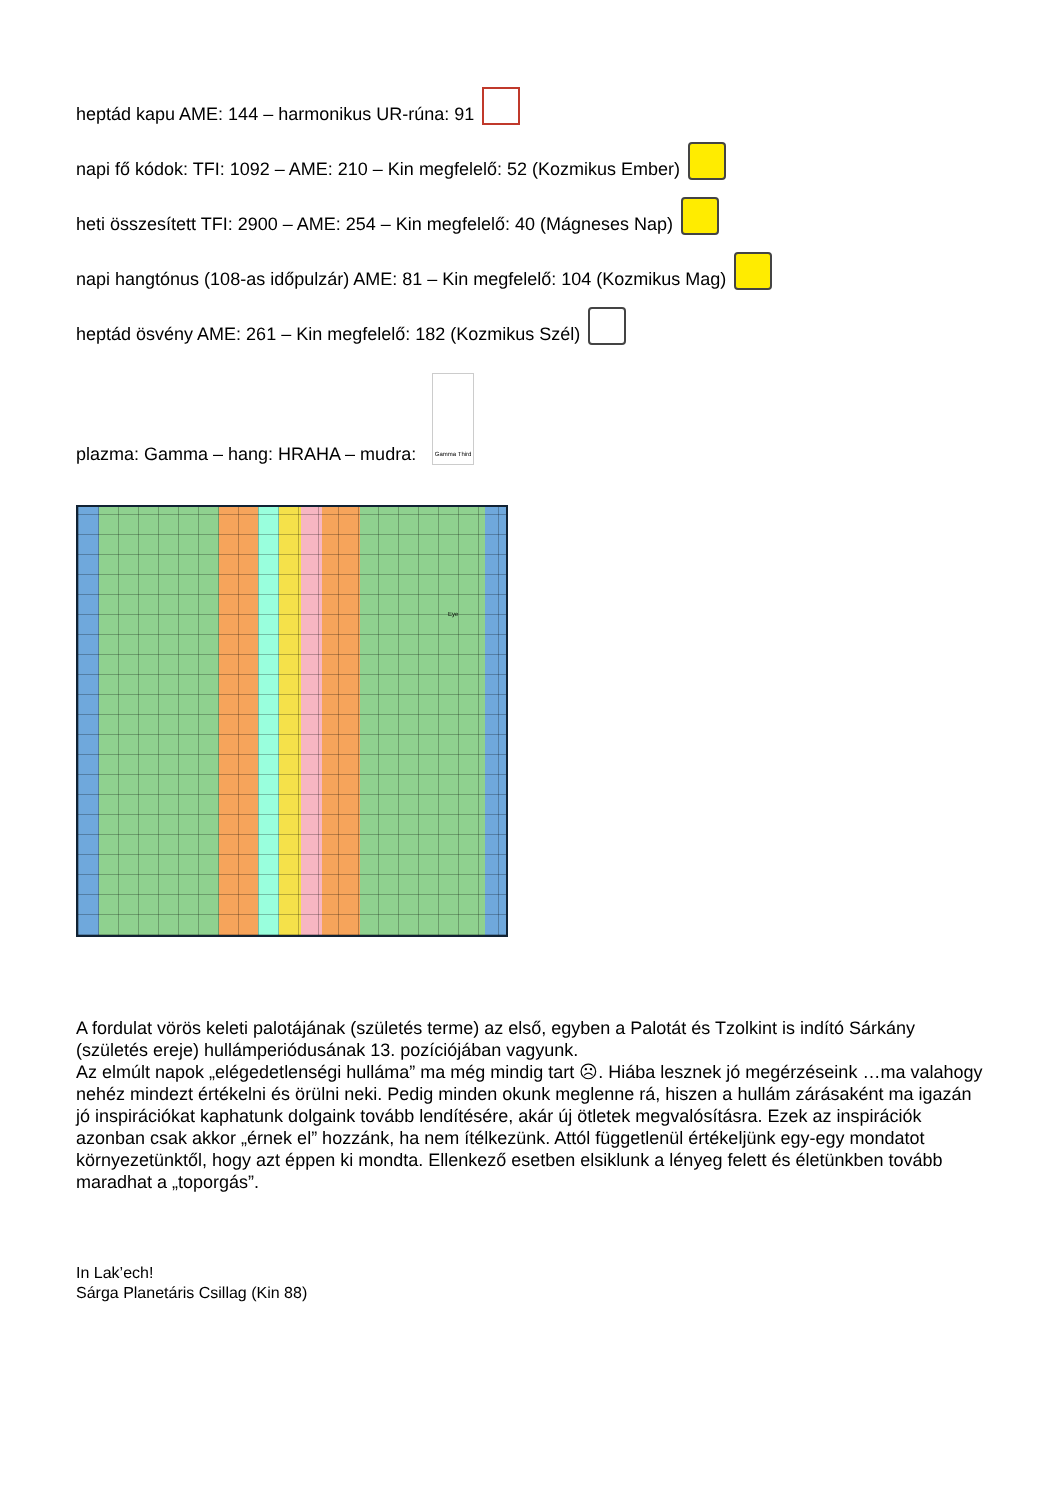heptád kapu AME: 144 – harmonikus UR-rúna: 91
napi fő kódok: TFI: 1092 – AME: 210 – Kin megfelelő: 52 (Kozmikus Ember)
heti összesített TFI: 2900 – AME: 254 – Kin megfelelő: 40 (Mágneses Nap)
napi hangtónus (108-as időpulzár) AME: 81 – Kin megfelelő: 104 (Kozmikus Mag)
heptád ösvény AME: 261 – Kin megfelelő: 182 (Kozmikus Szél)
plazma: Gamma – hang: HRAHA – mudra: Gamma Third Eye
A fordulat vörös keleti palotájának (születés terme) az első, egyben a Palotát és Tzolkint is indító Sárkány (születés ereje) hullámperiódusának 13. pozíciójában vagyunk.
Az elmúlt napok „elégedetlenségi hulláma” ma még mindig tart ☹. Hiába lesznek jó megérzéseink …ma valahogy nehéz mindezt értékelni és örülni neki. Pedig minden okunk meglenne rá, hiszen a hullám zárásaként ma igazán jó inspirációkat kaphatunk dolgaink tovább lendítésére, akár új ötletek megvalósításra. Ezek az inspirációk azonban csak akkor „érnek el” hozzánk, ha nem ítélkezünk. Attól függetlenül értékeljünk egy-egy mondatot környezetünktől, hogy azt éppen ki mondta. Ellenkező esetben elsiklunk a lényeg felett és életünkben tovább maradhat a „toporgás”.
In Lak’ech!
Sárga Planetáris Csillag (Kin 88)